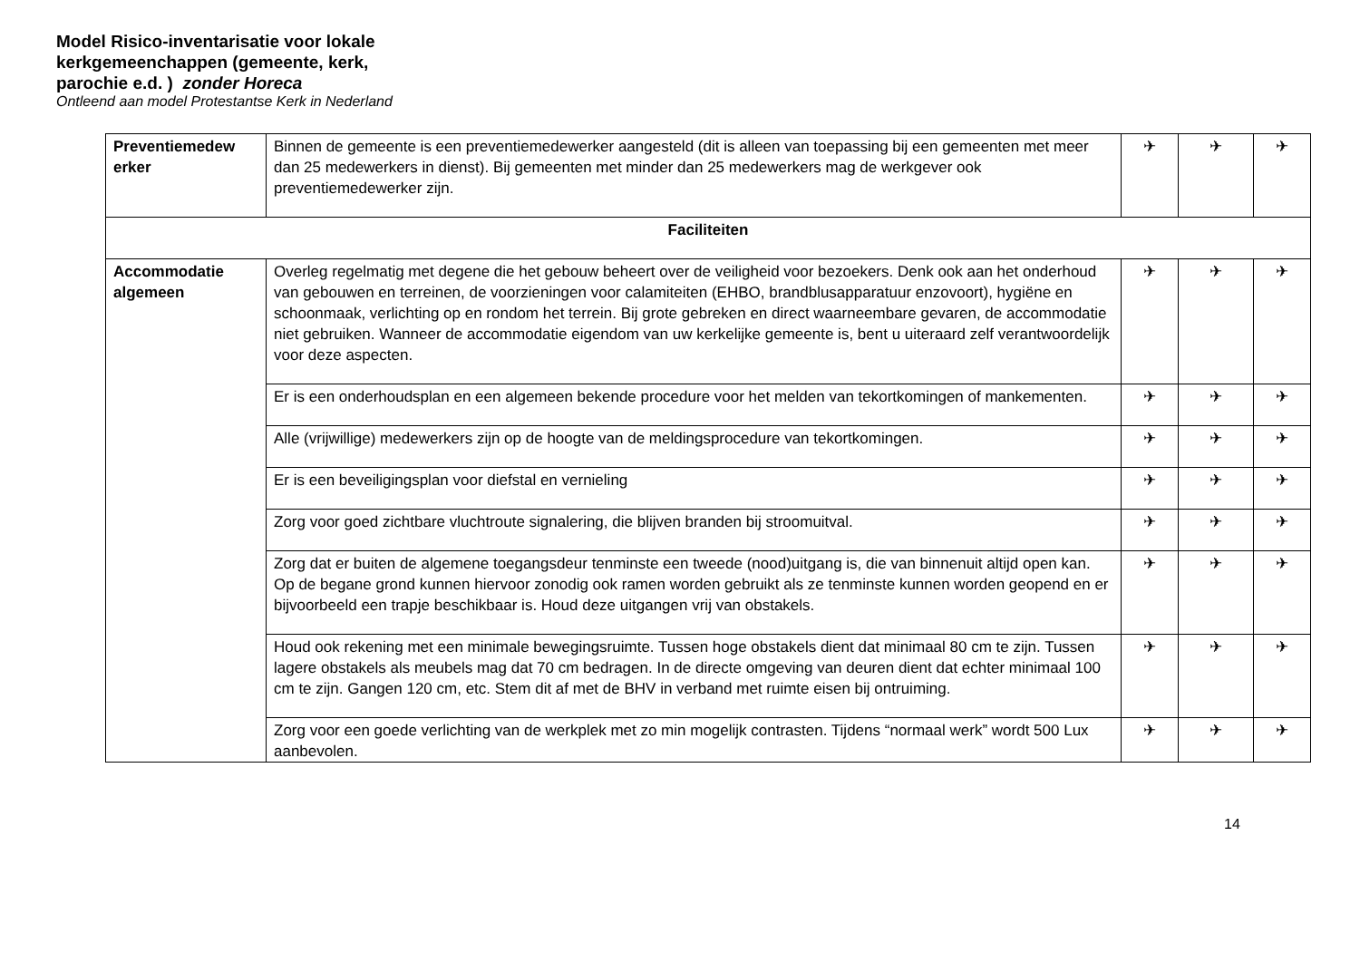Model Risico-inventarisatie voor lokale
kerkgemeenchappen (gemeente, kerk,
parochie e.d. ) zonder Horeca
Ontleend aan model Protestantse Kerk in Nederland
| Preventiemedew erker | Binnen de gemeente is een preventiemedewerker aangesteld (dit is alleen van toepassing bij een gemeenten met meer dan 25 medewerkers in dienst). Bij gemeenten met minder dan 25 medewerkers mag de werkgever ook preventiemedewerker zijn. | ✈ | ✈ | ✈ |
| Faciliteiten | | | | |
| Accommodatie algemeen | Overleg regelmatig met degene die het gebouw beheert over de veiligheid voor bezoekers. Denk ook aan het onderhoud van gebouwen en terreinen, de voorzieningen voor calamiteiten (EHBO, brandblusapparatuur enzovoort), hygiëne en schoonmaak, verlichting op en rondom het terrein. Bij grote gebreken en direct waarneembare gevaren, de accommodatie niet gebruiken. Wanneer de accommodatie eigendom van uw kerkelijke gemeente is, bent u uiteraard zelf verantwoordelijk voor deze aspecten. | ✈ | ✈ | ✈ |
| | Er is een onderhoudsplan en een algemeen bekende procedure voor het melden van tekortkomingen of mankementen. | ✈ | ✈ | ✈ |
| | Alle (vrijwillige) medewerkers zijn op de hoogte van de meldingsprocedure van tekortkomingen. | ✈ | ✈ | ✈ |
| | Er is een beveiligingsplan voor diefstal en vernieling | ✈ | ✈ | ✈ |
| | Zorg voor goed zichtbare vluchtroute signalering, die blijven branden bij stroomuitval. | ✈ | ✈ | ✈ |
| | Zorg dat er buiten de algemene toegangsdeur tenminste een tweede (nood)uitgang is, die van binnenuit altijd open kan. Op de begane grond kunnen hiervoor zonodig ook ramen worden gebruikt als ze tenminste kunnen worden geopend en er bijvoorbeeld een trapje beschikbaar is. Houd deze uitgangen vrij van obstakels. | ✈ | ✈ | ✈ |
| | Houd ook rekening met een minimale bewegingsruimte. Tussen hoge obstakels dient dat minimaal 80 cm te zijn. Tussen lagere obstakels als meubels mag dat 70 cm bedragen. In de directe omgeving van deuren dient dat echter minimaal 100 cm te zijn. Gangen 120 cm, etc. Stem dit af met de BHV in verband met ruimte eisen bij ontruiming. | ✈ | ✈ | ✈ |
| | Zorg voor een goede verlichting van de werkplek met zo min mogelijk contrasten. Tijdens “normaal werk” wordt 500 Lux aanbevolen. | ✈ | ✈ | ✈ |
14